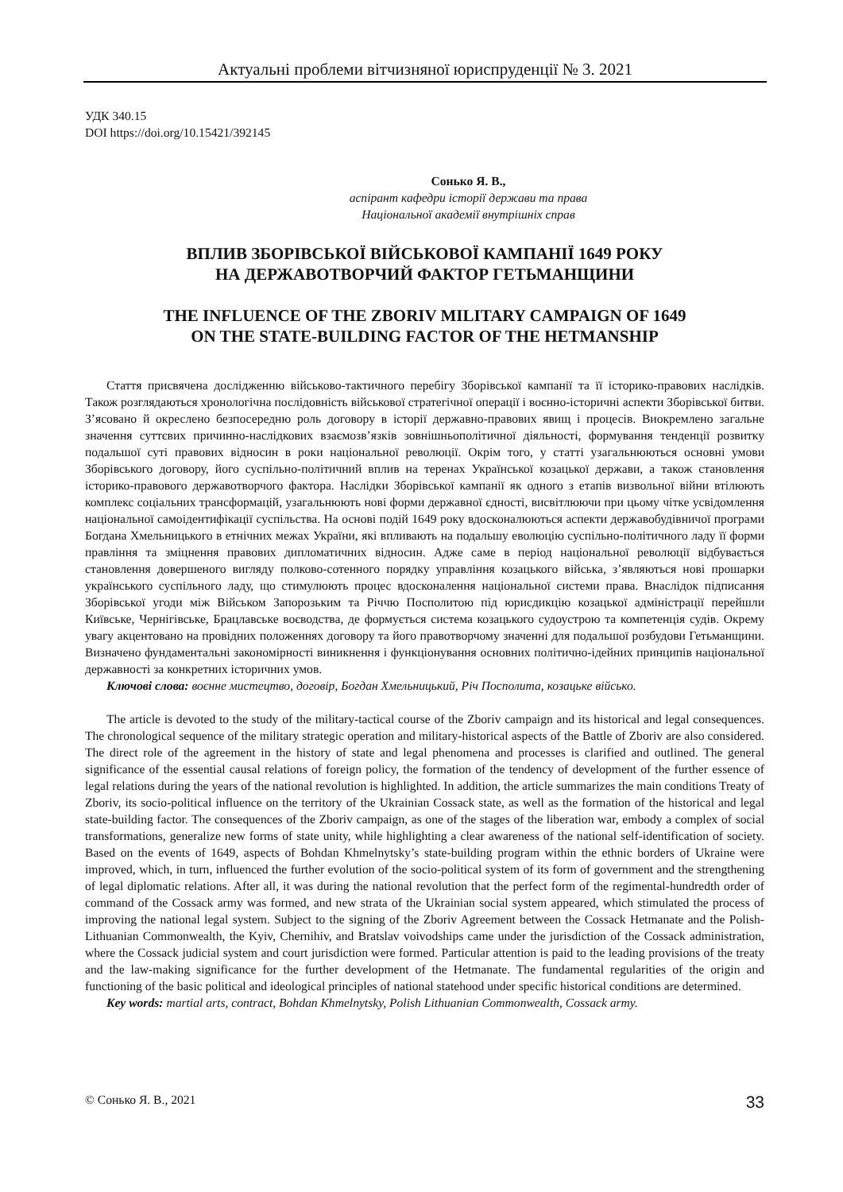Актуальні проблеми вітчизняної юриспруденції № 3. 2021
УДК 340.15
DOI https://doi.org/10.15421/392145
Сонько Я. В.,
аспірант кафедри історії держави та права
Національної академії внутрішніх справ
ВПЛИВ ЗБОРІВСЬКОЇ ВІЙСЬКОВОЇ КАМПАНІЇ 1649 РОКУ
НА ДЕРЖАВОТВОРЧИЙ ФАКТОР ГЕТЬМАНЩИНИ
THE INFLUENCE OF THE ZBORIV MILITARY CAMPAIGN OF 1649
ON THE STATE-BUILDING FACTOR OF THE HETMANSHIP
Стаття присвячена дослідженню військово-тактичного перебігу Зборівської кампанії та її історико-правових наслідків. Також розглядаються хронологічна послідовність військової стратегічної операції і воєнно-історичні аспекти Зборівської битви. З’ясовано й окреслено безпосередню роль договору в історії державно-правових явищ і процесів. Виокремлено загальне значення суттєвих причинно-наслідкових взаємозв’язків зовнішньополітичної діяльності, формування тенденції розвитку подальшої суті правових відносин в роки національної революції. Окрім того, у статті узагальнюються основні умови Зборівського договору, його суспільно-політичний вплив на теренах Української козацької держави, а також становлення історико-правового державотворчого фактора. Наслідки Зборівської кампанії як одного з етапів визвольної війни втілюють комплекс соціальних трансформацій, узагальнюють нові форми державної єдності, висвітлюючи при цьому чітке усвідомлення національної самоідентифікації суспільства. На основі подій 1649 року вдосконалюються аспекти державобудівничої програми Богдана Хмельницького в етнічних межах України, які впливають на подальшу еволюцію суспільно-політичного ладу її форми правління та зміцнення правових дипломатичних відносин. Адже саме в період національної революції відбувається становлення довершеного вигляду полково-сотенного порядку управління козацького війська, з’являються нові прошарки українського суспільного ладу, що стимулюють процес вдосконалення національної системи права. Внаслідок підписання Зборівської угоди між Військом Запорозьким та Річчю Посполитою під юрисдикцію козацької адміністрації перейшли Київське, Чернігівське, Брацлавське воєводства, де формується система козацького судоустрою та компетенція судів. Окрему увагу акцентовано на провідних положеннях договору та його правотворчому значенні для подальшої розбудови Гетьманщини. Визначено фундаментальні закономірності виникнення і функціонування основних політично-ідейних принципів національної державності за конкретних історичних умов.
Ключові слова: воєнне мистецтво, договір, Богдан Хмельницький, Річ Посполита, козацьке військо.
The article is devoted to the study of the military-tactical course of the Zboriv campaign and its historical and legal consequences. The chronological sequence of the military strategic operation and military-historical aspects of the Battle of Zboriv are also considered. The direct role of the agreement in the history of state and legal phenomena and processes is clarified and outlined. The general significance of the essential causal relations of foreign policy, the formation of the tendency of development of the further essence of legal relations during the years of the national revolution is highlighted. In addition, the article summarizes the main conditions Treaty of Zboriv, its socio-political influence on the territory of the Ukrainian Cossack state, as well as the formation of the historical and legal state-building factor. The consequences of the Zboriv campaign, as one of the stages of the liberation war, embody a complex of social transformations, generalize new forms of state unity, while highlighting a clear awareness of the national self-identification of society. Based on the events of 1649, aspects of Bohdan Khmelnytsky’s state-building program within the ethnic borders of Ukraine were improved, which, in turn, influenced the further evolution of the socio-political system of its form of government and the strengthening of legal diplomatic relations. After all, it was during the national revolution that the perfect form of the regimental-hundredth order of command of the Cossack army was formed, and new strata of the Ukrainian social system appeared, which stimulated the process of improving the national legal system. Subject to the signing of the Zboriv Agreement between the Cossack Hetmanate and the Polish-Lithuanian Commonwealth, the Kyiv, Chernihiv, and Bratslav voivodships came under the jurisdiction of the Cossack administration, where the Cossack judicial system and court jurisdiction were formed. Particular attention is paid to the leading provisions of the treaty and the law-making significance for the further development of the Hetmanate. The fundamental regularities of the origin and functioning of the basic political and ideological principles of national statehood under specific historical conditions are determined.
Key words: martial arts, contract, Bohdan Khmelnytsky, Polish Lithuanian Commonwealth, Cossack army.
© Сонько Я. В., 2021 33